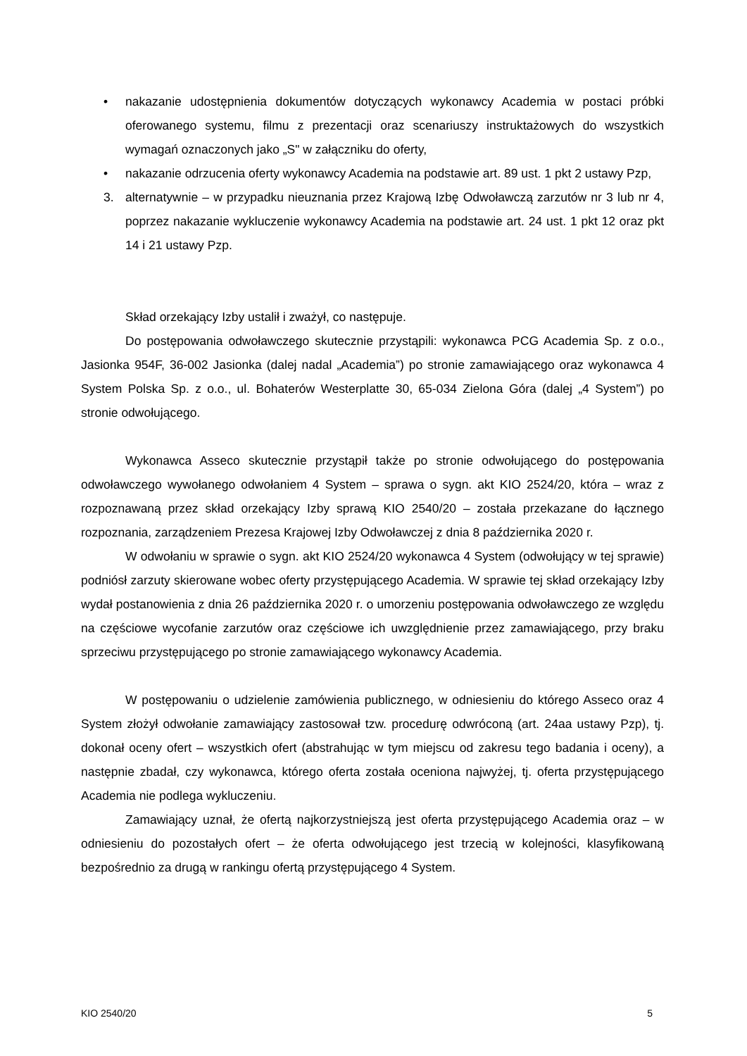• nakazanie udostępnienia dokumentów dotyczących wykonawcy Academia w postaci próbki oferowanego systemu, filmu z prezentacji oraz scenariuszy instruktażowych do wszystkich wymagań oznaczonych jako „S" w załączniku do oferty,
• nakazanie odrzucenia oferty wykonawcy Academia na podstawie art. 89 ust. 1 pkt 2 ustawy Pzp,
3. alternatywnie – w przypadku nieuznania przez Krajową Izbę Odwoławczą zarzutów nr 3 lub nr 4, poprzez nakazanie wykluczenie wykonawcy Academia na podstawie art. 24 ust. 1 pkt 12 oraz pkt 14 i 21 ustawy Pzp.
Skład orzekający Izby ustalił i zważył, co następuje.
Do postępowania odwoławczego skutecznie przystąpili: wykonawca PCG Academia Sp. z o.o., Jasionka 954F, 36-002 Jasionka (dalej nadal „Academia”) po stronie zamawiającego oraz wykonawca 4 System Polska Sp. z o.o., ul. Bohaterów Westerplatte 30, 65-034 Zielona Góra (dalej „4 System”) po stronie odwołującego.
Wykonawca Asseco skutecznie przystąpił także po stronie odwołującego do postępowania odwoławczego wywołanego odwołaniem 4 System – sprawa o sygn. akt KIO 2524/20, która – wraz z rozpoznawaną przez skład orzekający Izby sprawą KIO 2540/20 – została przekazane do łącznego rozpoznania, zarządzeniem Prezesa Krajowej Izby Odwoławczej z dnia 8 października 2020 r.
W odwołaniu w sprawie o sygn. akt KIO 2524/20 wykonawca 4 System (odwołujący w tej sprawie) podniósł zarzuty skierowane wobec oferty przystępującego Academia. W sprawie tej skład orzekający Izby wydał postanowienia z dnia 26 października 2020 r. o umorzeniu postępowania odwoławczego ze względu na częściowe wycofanie zarzutów oraz częściowe ich uwzględnienie przez zamawiającego, przy braku sprzeciwu przystępującego po stronie zamawiającego wykonawcy Academia.
W postępowaniu o udzielenie zamówienia publicznego, w odniesieniu do którego Asseco oraz 4 System złożył odwołanie zamawiający zastosował tzw. procedurę odwróconą (art. 24aa ustawy Pzp), tj. dokonał oceny ofert – wszystkich ofert (abstrahując w tym miejscu od zakresu tego badania i oceny), a następnie zbadał, czy wykonawca, którego oferta została oceniona najwyżej, tj. oferta przystępującego Academia nie podlega wykluczeniu.
Zamawiający uznał, że ofertą najkorzystniejszą jest oferta przystępującego Academia oraz – w odniesieniu do pozostałych ofert – że oferta odwołującego jest trzecią w kolejności, klasyfikowaną bezpośrednio za drugą w rankingu ofertą przystępującego 4 System.
KIO 2540/20 5